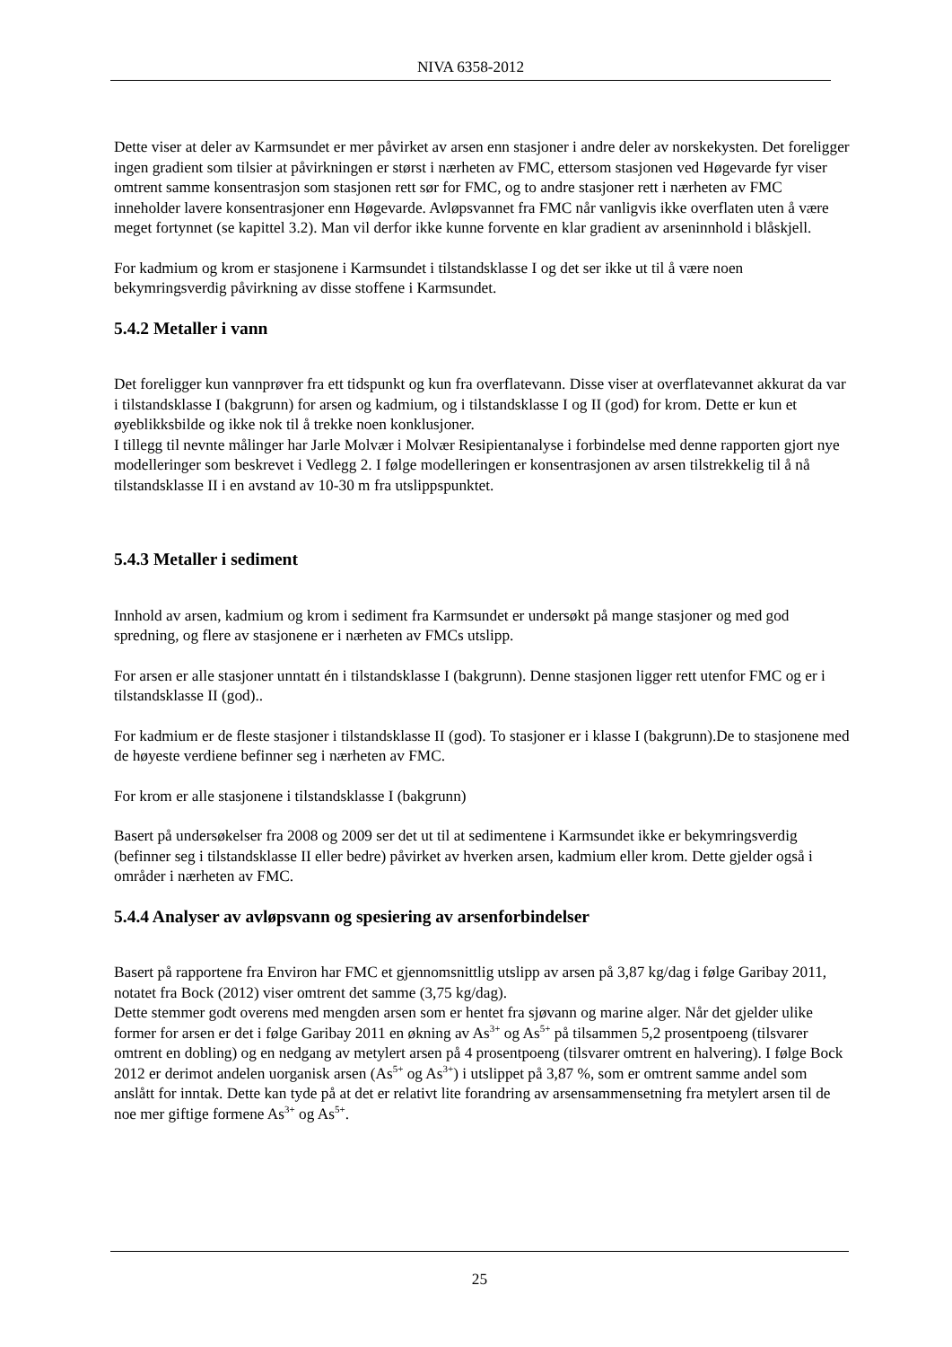NIVA 6358-2012
Dette viser at deler av Karmsundet er mer påvirket av arsen enn stasjoner i andre deler av norskekysten. Det foreligger ingen gradient som tilsier at påvirkningen er størst i nærheten av FMC, ettersom stasjonen ved Høgevarde fyr viser omtrent samme konsentrasjon som stasjonen rett sør for FMC, og to andre stasjoner rett i nærheten av FMC inneholder lavere konsentrasjoner enn Høgevarde. Avløpsvannet fra FMC når vanligvis ikke overflaten uten å være meget fortynnet (se kapittel 3.2). Man vil derfor ikke kunne forvente en klar gradient av arseninnhold i blåskjell.
For kadmium og krom er stasjonene i Karmsundet i tilstandsklasse I og det ser ikke ut til å være noen bekymringsverdig påvirkning av disse stoffene i Karmsundet.
5.4.2 Metaller i vann
Det foreligger kun vannprøver fra ett tidspunkt og kun fra overflatevann. Disse viser at overflatevannet akkurat da var i tilstandsklasse I (bakgrunn) for arsen og kadmium, og i tilstandsklasse I og II (god) for krom. Dette er kun et øyeblikksbilde og ikke nok til å trekke noen konklusjoner.
I tillegg til nevnte målinger har Jarle Molvær i Molvær Resipientanalyse i forbindelse med denne rapporten gjort nye modelleringer som beskrevet i Vedlegg 2. I følge modelleringen er konsentrasjonen av arsen tilstrekkelig til å nå tilstandsklasse II i en avstand av 10-30 m fra utslippspunktet.
5.4.3 Metaller i sediment
Innhold av arsen, kadmium og krom i sediment fra Karmsundet er undersøkt på mange stasjoner og med god spredning, og flere av stasjonene er i nærheten av FMCs utslipp.
For arsen er alle stasjoner unntatt én i tilstandsklasse I (bakgrunn). Denne stasjonen ligger rett utenfor FMC og er i tilstandsklasse II (god)..
For kadmium er de fleste stasjoner i tilstandsklasse II (god). To stasjoner er i klasse I (bakgrunn).De to stasjonene med de høyeste verdiene befinner seg i nærheten av FMC.
For krom er alle stasjonene i tilstandsklasse I (bakgrunn)
Basert på undersøkelser fra 2008 og 2009 ser det ut til at sedimentene i Karmsundet ikke er bekymringsverdig (befinner seg i tilstandsklasse II eller bedre) påvirket av hverken arsen, kadmium eller krom. Dette gjelder også i områder i nærheten av FMC.
5.4.4 Analyser av avløpsvann og spesiering av arsenforbindelser
Basert på rapportene fra Environ har FMC et gjennomsnittlig utslipp av arsen på 3,87 kg/dag i følge Garibay 2011, notatet fra Bock (2012) viser omtrent det samme (3,75 kg/dag).
Dette stemmer godt overens med mengden arsen som er hentet fra sjøvann og marine alger. Når det gjelder ulike former for arsen er det i følge Garibay 2011 en økning av As<sup>3+</sup> og As<sup>5+</sup> på tilsammen 5,2 prosentpoeng (tilsvarer omtrent en dobling) og en nedgang av metylert arsen på 4 prosentpoeng (tilsvarer omtrent en halvering). I følge Bock 2012 er derimot andelen uorganisk arsen (As<sup>5+</sup> og As<sup>3+</sup>) i utslippet på 3,87 %, som er omtrent samme andel som anslått for inntak. Dette kan tyde på at det er relativt lite forandring av arsensammensetning fra metylert arsen til de noe mer giftige formene As<sup>3+</sup> og As<sup>5+</sup>.
25